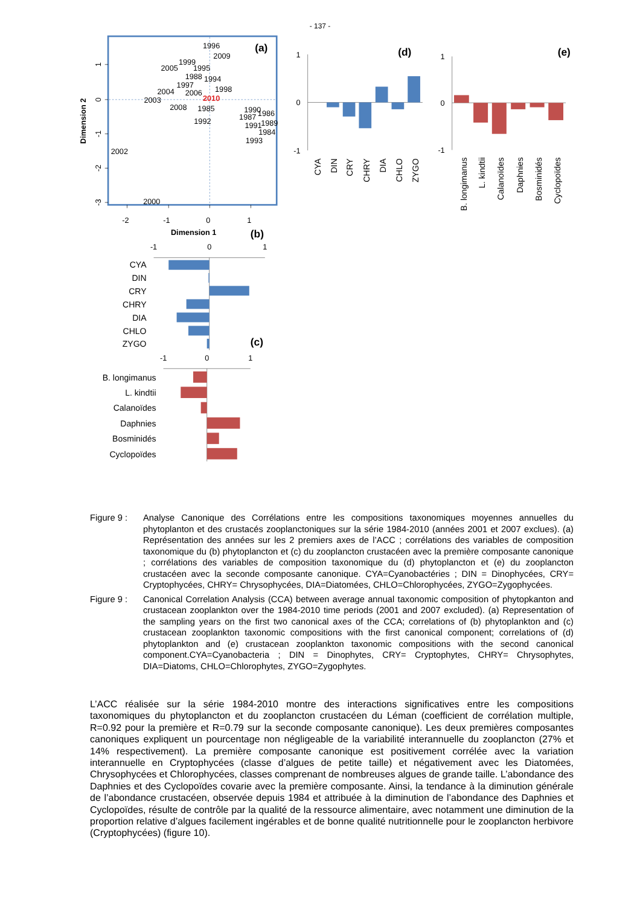- 137 -
(a)
1996
2009
1999
2005
1995
1988
1994
1997
1998
2004
2006
2010
2003
2008
1985
1990
1986
1987
1992
1989
1991
1984
1993
2002
2000
1
0
-1
-2
-3
Dimension 2
-2
-1
0
1
Dimension 1
(d)
1
0
-1
CYA
DIN
CRY
CHRY
DIA
CHLO
ZYGO
(e)
1
0
-1
B. longimanus
L. kindtii
Calanoïdes
Daphnies
Bosminidés
Cyclopoïdes
(b)
-1
0
1
CYA
DIN
CRY
CHRY
DIA
CHLO
ZYGO
(c)
-1
0
1
B. longimanus
L. kindtii
Calanoïdes
Daphnies
Bosminidés
Cyclopoïdes
Figure 9 :
Analyse Canonique des Corrélations entre les compositions taxonomiques moyennes annuelles du phytoplanton et des crustacés zooplanctoniques sur la série 1984-2010 (années 2001 et 2007 exclues). (a) Représentation des années sur les 2 premiers axes de l’ACC ; corrélations des variables de composition taxonomique du (b) phytoplancton et (c) du zooplancton crustacéen avec la première composante canonique ; corrélations des variables de composition taxonomique du (d) phytoplancton et (e) du zooplancton crustacéen avec la seconde composante canonique. CYA=Cyanobactéries ; DIN = Dinophycées, CRY= Cryptophycées, CHRY= Chrysophycées, DIA=Diatomées, CHLO=Chlorophycées, ZYGO=Zygophycées.
Figure 9 :
Canonical Correlation Analysis (CCA) between average annual taxonomic composition of phytopkanton and crustacean zooplankton over the 1984-2010 time periods (2001 and 2007 excluded). (a) Representation of the sampling years on the first two canonical axes of the CCA; correlations of (b) phytoplankton and (c) crustacean zooplankton taxonomic compositions with the first canonical component; correlations of (d) phytoplankton and (e) crustacean zooplankton taxonomic compositions with the second canonical component.CYA=Cyanobacteria ; DIN = Dinophytes, CRY= Cryptophytes, CHRY= Chrysophytes, DIA=Diatoms, CHLO=Chlorophytes, ZYGO=Zygophytes.
L’ACC réalisée sur la série 1984-2010 montre des interactions significatives entre les compositions taxonomiques du phytoplancton et du zooplancton crustacéen du Léman (coefficient de corrélation multiple, R=0.92 pour la première et R=0.79 sur la seconde composante canonique). Les deux premières composantes canoniques expliquent un pourcentage non négligeable de la variabilité interannuelle du zooplancton (27% et 14% respectivement). La première composante canonique est positivement corrélée avec la variation interannuelle en Cryptophycées (classe d’algues de petite taille) et négativement avec les Diatomées, Chrysophycées et Chlorophycées, classes comprenant de nombreuses algues de grande taille. L’abondance des Daphnies et des Cyclopoïdes covarie avec la première composante. Ainsi, la tendance à la diminution générale de l’abondance crustacéen, observée depuis 1984 et attribuée à la diminution de l’abondance des Daphnies et Cyclopoïdes, résulte de contrôle par la qualité de la ressource alimentaire, avec notamment une diminution de la proportion relative d’algues facilement ingérables et de bonne qualité nutritionnelle pour le zooplancton herbivore (Cryptophycées) (figure 10).